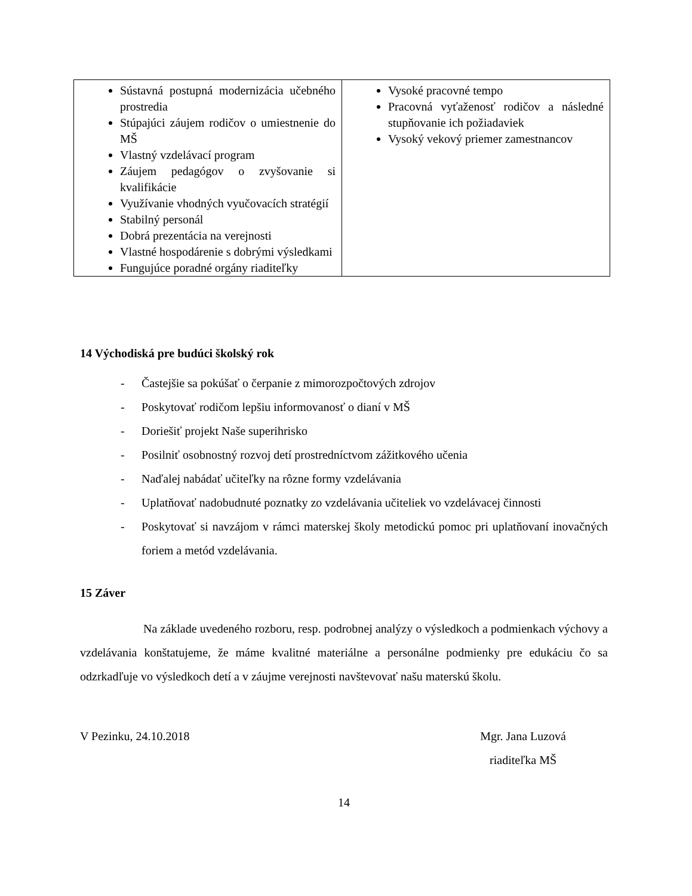| Sústavná postupná modernizácia učebného prostredia Stúpajúci záujem rodičov o umiestnenie do MŠ Vlastný vzdelávací program Záujem pedagógov o zvyšovanie si kvalifikácie Využívanie vhodných vyučovacích stratégií Stabilný personál Dobrá prezentácia na verejnosti Vlastné hospodárenie s dobrými výsledkami Fungujúce poradné orgány riaditeľky | Vysoké pracovné tempo Pracovná vyťaženosť rodičov a následné stupňovanie ich požiadaviek Vysoký vekový priemer zamestnancov |
14 Východiská pre budúci školský rok
- Častejšie sa pokúšať o čerpanie z mimorozpočtových zdrojov
- Poskytovať rodičom lepšiu informovanosť o dianí v MŠ
- Doriešiť projekt Naše superihrisko
- Posilniť osobnostný rozvoj detí prostredníctvom zážitkového učenia
- Naďalej nabádať učiteľky na rôzne formy vzdelávania
- Uplatňovať nadobudnuté poznatky zo vzdelávania učiteliek vo vzdelávacej činnosti
- Poskytovať si navzájom v rámci materskej školy metodickú pomoc pri uplatňovaní inovačných foriem a metód vzdelávania.
15 Záver
Na základe uvedeného rozboru, resp. podrobnej analýzy o výsledkoch a podmienkach výchovy a vzdelávania konštatujeme, že máme kvalitné materiálne a personálne podmienky pre edukáciu čo sa odzrkadľuje vo výsledkoch detí a v záujme verejnosti navštevovať našu materskú školu.
V Pezinku, 24.10.2018 Mgr. Jana Luzová
riaditeľka MŠ
14